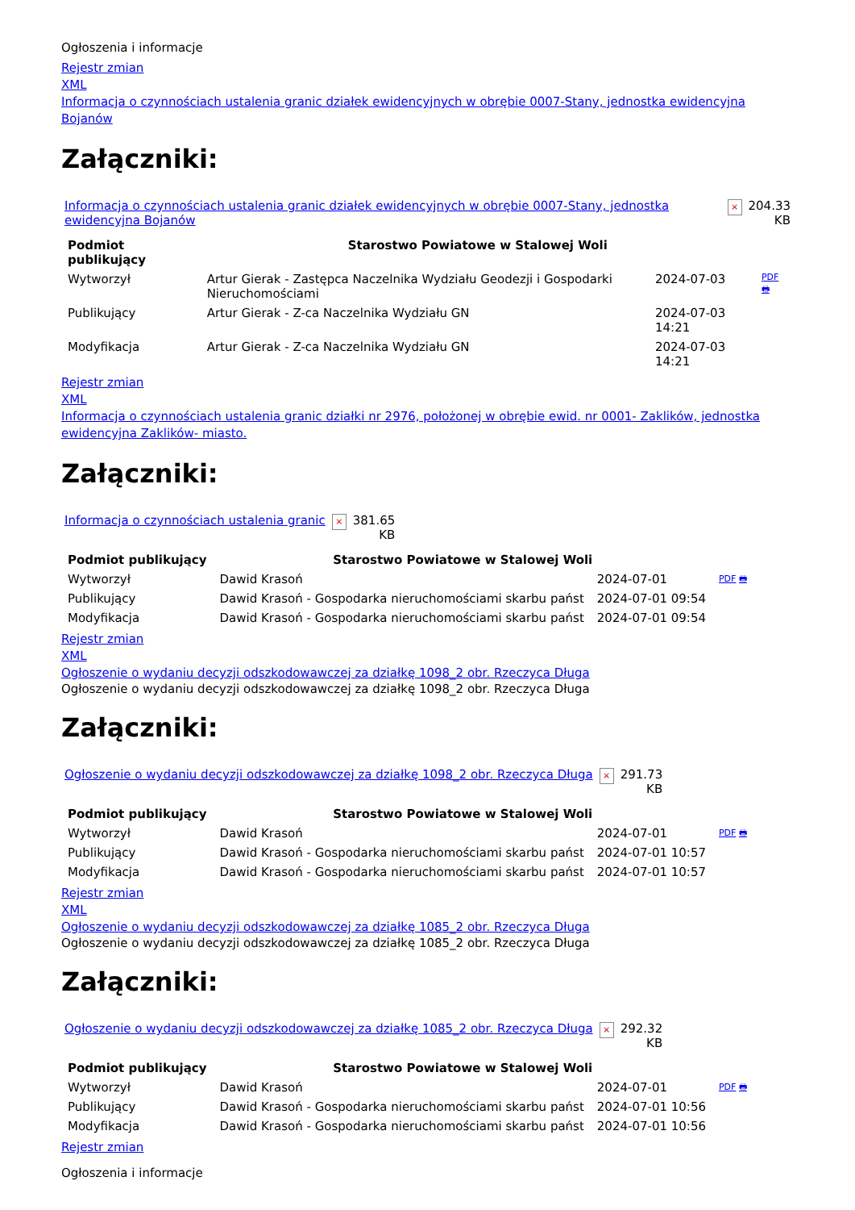Ogłoszenia i informacje
Rejestr zmian
XML
Informacja o czynnościach ustalenia granic działek ewidencyjnych w obrębie 0007-Stany, jednostka ewidencyjna Bojanów
Załączniki:
| Informacja o czynnościach ustalenia granic działek ewidencyjnych w obrębie 0007-Stany, jednostka ewidencyjna Bojanów | × | 204.33 KB |
| Podmiot publikujący | Starostwo Powiatowe w Stalowej Woli | | |
| Wytworzył | Artur Gierak - Zastępca Naczelnika Wydziału Geodezji i Gospodarki Nieruchomościami | 2024-07-03 | PDF 🖶 |
| Publikujący | Artur Gierak - Z-ca Naczelnika Wydziału GN | 2024-07-03 14:21 | |
| Modyfikacja | Artur Gierak - Z-ca Naczelnika Wydziału GN | 2024-07-03 14:21 | |
Rejestr zmian
XML
Informacja o czynnościach ustalenia granic działki nr 2976, położonej w obrębie ewid. nr 0001- Zaklików, jednostka ewidencyjna Zaklików- miasto.
Załączniki:
| Informacja o czynnościach ustalenia granic | × | 381.65 KB |
| Podmiot publikujący | Starostwo Powiatowe w Stalowej Woli | | |
| Wytworzył | Dawid Krasoń | 2024-07-01 | PDF 🖶 |
| Publikujący | Dawid Krasoń - Gospodarka nieruchomościami skarbu państ | 2024-07-01 09:54 | |
| Modyfikacja | Dawid Krasoń - Gospodarka nieruchomościami skarbu państ | 2024-07-01 09:54 | |
Rejestr zmian
XML
Ogłoszenie o wydaniu decyzji odszkodowawczej za działkę 1098_2 obr. Rzeczyca Długa
Ogłoszenie o wydaniu decyzji odszkodowawczej za działkę 1098_2 obr. Rzeczyca Długa
Załączniki:
| Ogłoszenie o wydaniu decyzji odszkodowawczej za działkę 1098_2 obr. Rzeczyca Długa | × | 291.73 KB |
| Podmiot publikujący | Starostwo Powiatowe w Stalowej Woli | | |
| Wytworzył | Dawid Krasoń | 2024-07-01 | PDF 🖶 |
| Publikujący | Dawid Krasoń - Gospodarka nieruchomościami skarbu państ | 2024-07-01 10:57 | |
| Modyfikacja | Dawid Krasoń - Gospodarka nieruchomościami skarbu państ | 2024-07-01 10:57 | |
Rejestr zmian
XML
Ogłoszenie o wydaniu decyzji odszkodowawczej za działkę 1085_2 obr. Rzeczyca Długa
Ogłoszenie o wydaniu decyzji odszkodowawczej za działkę 1085_2 obr. Rzeczyca Długa
Załączniki:
| Ogłoszenie o wydaniu decyzji odszkodowawczej za działkę 1085_2 obr. Rzeczyca Długa | × | 292.32 KB |
| Podmiot publikujący | Starostwo Powiatowe w Stalowej Woli | | |
| Wytworzył | Dawid Krasoń | 2024-07-01 | PDF 🖶 |
| Publikujący | Dawid Krasoń - Gospodarka nieruchomościami skarbu państ | 2024-07-01 10:56 | |
| Modyfikacja | Dawid Krasoń - Gospodarka nieruchomościami skarbu państ | 2024-07-01 10:56 | |
Rejestr zmian
Ogłoszenia i informacje